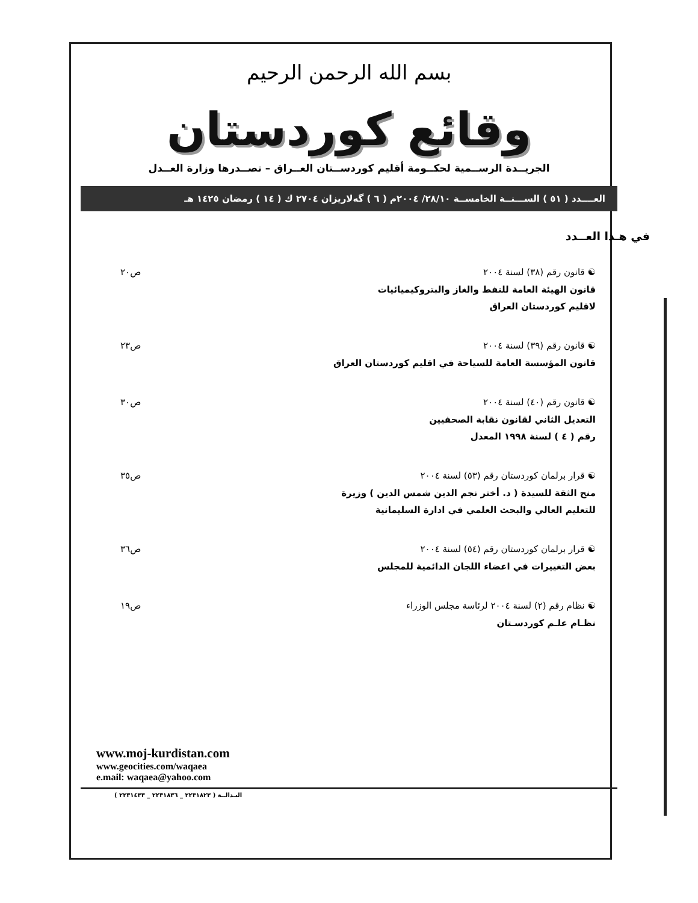بسم الله الرحمن الرحيم
وقائع كوردستان
الجريــدة الرســمية لحكــومة أقليم كوردســتان العــراق – تصــدرها وزارة العــدل
العــــدد ( ٥١ ) الســـنــة الخامســة ٢٨/١٠/ ٢٠٠٤م ( ٦ ) گەلاریزان ٢٧٠٤ ك ( ١٤ ) رمضان ١٤٢٥ هـ
في هـذا العــدد
☯ قانون رقم (٣٨) لسنة ٢٠٠٤
قانون الهيئة العامة للنفط والغاز والبتروكيميائيات
لاقليم كوردستان العراق
ص٢٠
☯ قانون رقم (٣٩) لسنة ٢٠٠٤
قانون المؤسسة العامة للسياحة في اقليم كوردستان العراق
ص٢٣
☯ قانون رقم (٤٠) لسنة ٢٠٠٤
التعديل الثاني لقانون نقابة الصحفيين
رقم ( ٤ ) لسنة ١٩٩٨ المعدل
ص٣٠
☯ قرار برلمان كوردستان رقم (٥٣) لسنة ٢٠٠٤
منح الثقة للسيدة ( د. أختر نجم الدين شمس الدين ) وزيرة
للتعليم العالي والبحث العلمي في ادارة السليمانية
ص٣٥
☯ قرار برلمان كوردستان رقم (٥٤) لسنة ٢٠٠٤
بعض التغييرات في اعضاء اللجان الدائمية للمجلس
ص٣٦
☯ نظام رقم (٢) لسنة ٢٠٠٤ لرئاسة مجلس الوزراء
نظـام علـم كوردسـتان
ص١٩
www.moj-kurdistan.com
www.geocities.com/waqaea
e.mail: waqaea@yahoo.com
البـدالــة ( ٢٢٣١٨٢٣ _ ٢٢٣١٨٣٦ _ ٢٢٣١٤٣٣ )